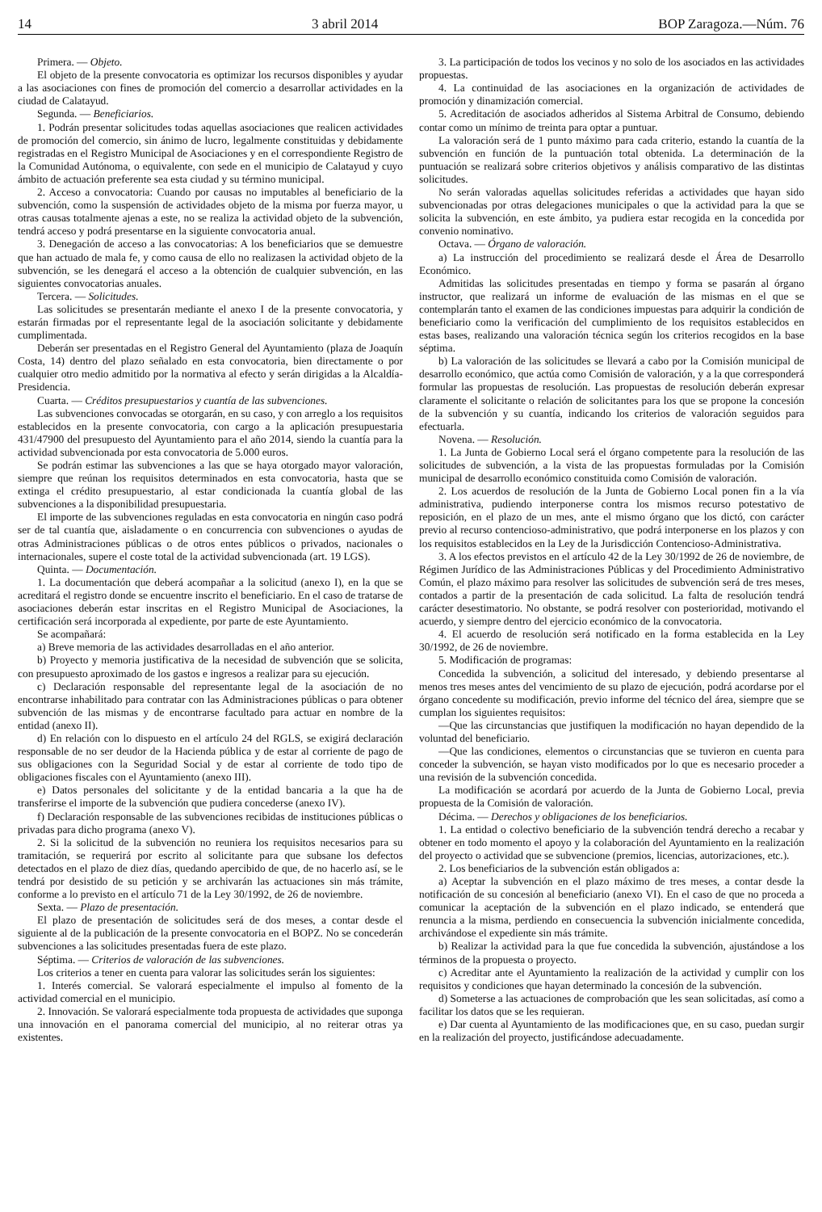14 3 abril 2014 BOP Zaragoza.—Núm. 76
Primera. — Objeto.
El objeto de la presente convocatoria es optimizar los recursos disponibles y ayudar a las asociaciones con fines de promoción del comercio a desarrollar actividades en la ciudad de Calatayud.
Segunda. — Beneficiarios.
1. Podrán presentar solicitudes todas aquellas asociaciones que realicen actividades de promoción del comercio, sin ánimo de lucro, legalmente constituidas y debidamente registradas en el Registro Municipal de Asociaciones y en el correspondiente Registro de la Comunidad Autónoma, o equivalente, con sede en el municipio de Calatayud y cuyo ámbito de actuación preferente sea esta ciudad y su término municipal.
2. Acceso a convocatoria: Cuando por causas no imputables al beneficiario de la subvención, como la suspensión de actividades objeto de la misma por fuerza mayor, u otras causas totalmente ajenas a este, no se realiza la actividad objeto de la subvención, tendrá acceso y podrá presentarse en la siguiente convocatoria anual.
3. Denegación de acceso a las convocatorias: A los beneficiarios que se demuestre que han actuado de mala fe, y como causa de ello no realizasen la actividad objeto de la subvención, se les denegará el acceso a la obtención de cualquier subvención, en las siguientes convocatorias anuales.
Tercera. — Solicitudes.
Las solicitudes se presentarán mediante el anexo I de la presente convocatoria, y estarán firmadas por el representante legal de la asociación solicitante y debidamente cumplimentada.
Deberán ser presentadas en el Registro General del Ayuntamiento (plaza de Joaquín Costa, 14) dentro del plazo señalado en esta convocatoria, bien directamente o por cualquier otro medio admitido por la normativa al efecto y serán dirigidas a la Alcaldía-Presidencia.
Cuarta. — Créditos presupuestarios y cuantía de las subvenciones.
Las subvenciones convocadas se otorgarán, en su caso, y con arreglo a los requisitos establecidos en la presente convocatoria, con cargo a la aplicación presupuestaria 431/47900 del presupuesto del Ayuntamiento para el año 2014, siendo la cuantía para la actividad subvencionada por esta convocatoria de 5.000 euros.
Se podrán estimar las subvenciones a las que se haya otorgado mayor valoración, siempre que reúnan los requisitos determinados en esta convocatoria, hasta que se extinga el crédito presupuestario, al estar condicionada la cuantía global de las subvenciones a la disponibilidad presupuestaria.
El importe de las subvenciones reguladas en esta convocatoria en ningún caso podrá ser de tal cuantía que, aisladamente o en concurrencia con subvenciones o ayudas de otras Administraciones públicas o de otros entes públicos o privados, nacionales o internacionales, supere el coste total de la actividad subvencionada (art. 19 LGS).
Quinta. — Documentación.
1. La documentación que deberá acompañar a la solicitud (anexo I), en la que se acreditará el registro donde se encuentre inscrito el beneficiario. En el caso de tratarse de asociaciones deberán estar inscritas en el Registro Municipal de Asociaciones, la certificación será incorporada al expediente, por parte de este Ayuntamiento.
Se acompañará:
a) Breve memoria de las actividades desarrolladas en el año anterior.
b) Proyecto y memoria justificativa de la necesidad de subvención que se solicita, con presupuesto aproximado de los gastos e ingresos a realizar para su ejecución.
c) Declaración responsable del representante legal de la asociación de no encontrarse inhabilitado para contratar con las Administraciones públicas o para obtener subvención de las mismas y de encontrarse facultado para actuar en nombre de la entidad (anexo II).
d) En relación con lo dispuesto en el artículo 24 del RGLS, se exigirá declaración responsable de no ser deudor de la Hacienda pública y de estar al corriente de pago de sus obligaciones con la Seguridad Social y de estar al corriente de todo tipo de obligaciones fiscales con el Ayuntamiento (anexo III).
e) Datos personales del solicitante y de la entidad bancaria a la que ha de transferirse el importe de la subvención que pudiera concederse (anexo IV).
f) Declaración responsable de las subvenciones recibidas de instituciones públicas o privadas para dicho programa (anexo V).
2. Si la solicitud de la subvención no reuniera los requisitos necesarios para su tramitación, se requerirá por escrito al solicitante para que subsane los defectos detectados en el plazo de diez días, quedando apercibido de que, de no hacerlo así, se le tendrá por desistido de su petición y se archivarán las actuaciones sin más trámite, conforme a lo previsto en el artículo 71 de la Ley 30/1992, de 26 de noviembre.
Sexta. — Plazo de presentación.
El plazo de presentación de solicitudes será de dos meses, a contar desde el siguiente al de la publicación de la presente convocatoria en el BOPZ. No se concederán subvenciones a las solicitudes presentadas fuera de este plazo.
Séptima. — Criterios de valoración de las subvenciones.
Los criterios a tener en cuenta para valorar las solicitudes serán los siguientes:
1. Interés comercial. Se valorará especialmente el impulso al fomento de la actividad comercial en el municipio.
2. Innovación. Se valorará especialmente toda propuesta de actividades que suponga una innovación en el panorama comercial del municipio, al no reiterar otras ya existentes.
3. La participación de todos los vecinos y no solo de los asociados en las actividades propuestas.
4. La continuidad de las asociaciones en la organización de actividades de promoción y dinamización comercial.
5. Acreditación de asociados adheridos al Sistema Arbitral de Consumo, debiendo contar como un mínimo de treinta para optar a puntuar.
La valoración será de 1 punto máximo para cada criterio, estando la cuantía de la subvención en función de la puntuación total obtenida. La determinación de la puntuación se realizará sobre criterios objetivos y análisis comparativo de las distintas solicitudes.
No serán valoradas aquellas solicitudes referidas a actividades que hayan sido subvencionadas por otras delegaciones municipales o que la actividad para la que se solicita la subvención, en este ámbito, ya pudiera estar recogida en la concedida por convenio nominativo.
Octava. — Órgano de valoración.
a) La instrucción del procedimiento se realizará desde el Área de Desarrollo Económico.
Admitidas las solicitudes presentadas en tiempo y forma se pasarán al órgano instructor, que realizará un informe de evaluación de las mismas en el que se contemplarán tanto el examen de las condiciones impuestas para adquirir la condición de beneficiario como la verificación del cumplimiento de los requisitos establecidos en estas bases, realizando una valoración técnica según los criterios recogidos en la base séptima.
b) La valoración de las solicitudes se llevará a cabo por la Comisión municipal de desarrollo económico, que actúa como Comisión de valoración, y a la que corresponderá formular las propuestas de resolución. Las propuestas de resolución deberán expresar claramente el solicitante o relación de solicitantes para los que se propone la concesión de la subvención y su cuantía, indicando los criterios de valoración seguidos para efectuarla.
Novena. — Resolución.
1. La Junta de Gobierno Local será el órgano competente para la resolución de las solicitudes de subvención, a la vista de las propuestas formuladas por la Comisión municipal de desarrollo económico constituida como Comisión de valoración.
2. Los acuerdos de resolución de la Junta de Gobierno Local ponen fin a la vía administrativa, pudiendo interponerse contra los mismos recurso potestativo de reposición, en el plazo de un mes, ante el mismo órgano que los dictó, con carácter previo al recurso contencioso-administrativo, que podrá interponerse en los plazos y con los requisitos establecidos en la Ley de la Jurisdicción Contencioso-Administrativa.
3. A los efectos previstos en el artículo 42 de la Ley 30/1992 de 26 de noviembre, de Régimen Jurídico de las Administraciones Públicas y del Procedimiento Administrativo Común, el plazo máximo para resolver las solicitudes de subvención será de tres meses, contados a partir de la presentación de cada solicitud. La falta de resolución tendrá carácter desestimatorio. No obstante, se podrá resolver con posterioridad, motivando el acuerdo, y siempre dentro del ejercicio económico de la convocatoria.
4. El acuerdo de resolución será notificado en la forma establecida en la Ley 30/1992, de 26 de noviembre.
5. Modificación de programas:
Concedida la subvención, a solicitud del interesado, y debiendo presentarse al menos tres meses antes del vencimiento de su plazo de ejecución, podrá acordarse por el órgano concedente su modificación, previo informe del técnico del área, siempre que se cumplan los siguientes requisitos:
—Que las circunstancias que justifiquen la modificación no hayan dependido de la voluntad del beneficiario.
—Que las condiciones, elementos o circunstancias que se tuvieron en cuenta para conceder la subvención, se hayan visto modificados por lo que es necesario proceder a una revisión de la subvención concedida.
La modificación se acordará por acuerdo de la Junta de Gobierno Local, previa propuesta de la Comisión de valoración.
Décima. — Derechos y obligaciones de los beneficiarios.
1. La entidad o colectivo beneficiario de la subvención tendrá derecho a recabar y obtener en todo momento el apoyo y la colaboración del Ayuntamiento en la realización del proyecto o actividad que se subvencione (premios, licencias, autorizaciones, etc.).
2. Los beneficiarios de la subvención están obligados a:
a) Aceptar la subvención en el plazo máximo de tres meses, a contar desde la notificación de su concesión al beneficiario (anexo VI). En el caso de que no proceda a comunicar la aceptación de la subvención en el plazo indicado, se entenderá que renuncia a la misma, perdiendo en consecuencia la subvención inicialmente concedida, archivándose el expediente sin más trámite.
b) Realizar la actividad para la que fue concedida la subvención, ajustándose a los términos de la propuesta o proyecto.
c) Acreditar ante el Ayuntamiento la realización de la actividad y cumplir con los requisitos y condiciones que hayan determinado la concesión de la subvención.
d) Someterse a las actuaciones de comprobación que les sean solicitadas, así como a facilitar los datos que se les requieran.
e) Dar cuenta al Ayuntamiento de las modificaciones que, en su caso, puedan surgir en la realización del proyecto, justificándose adecuadamente.